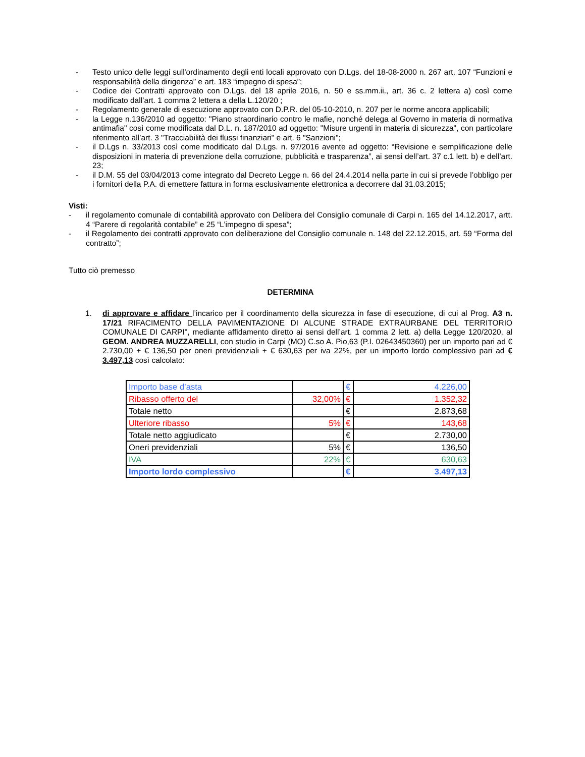- Testo unico delle leggi sull'ordinamento degli enti locali approvato con D.Lgs. del 18-08-2000 n. 267 art. 107 “Funzioni e responsabilità della dirigenza” e art. 183 “impegno di spesa”;
- Codice dei Contratti approvato con D.Lgs. del 18 aprile 2016, n. 50 e ss.mm.ii., art. 36 c. 2 lettera a) così come modificato dall’art. 1 comma 2 lettera a della L.120/20 ;
- Regolamento generale di esecuzione approvato con D.P.R. del 05-10-2010, n. 207 per le norme ancora applicabili;
- la Legge n.136/2010 ad oggetto: "Piano straordinario contro le mafie, nonché delega al Governo in materia di normativa antimafia" così come modificata dal D.L. n. 187/2010 ad oggetto: "Misure urgenti in materia di sicurezza", con particolare riferimento all’art. 3 "Tracciabilità dei flussi finanziari" e art. 6 "Sanzioni";
- il D.Lgs n. 33/2013 così come modificato dal D.Lgs. n. 97/2016 avente ad oggetto: “Revisione e semplificazione delle disposizioni in materia di prevenzione della corruzione, pubblicità e trasparenza”, ai sensi dell’art. 37 c.1 lett. b) e dell’art. 23;
- il D.M. 55 del 03/04/2013 come integrato dal Decreto Legge n. 66 del 24.4.2014 nella parte in cui si prevede l’obbligo per i fornitori della P.A. di emettere fattura in forma esclusivamente elettronica a decorrere dal 31.03.2015;
Visti:
- il regolamento comunale di contabilità approvato con Delibera del Consiglio comunale di Carpi n. 165 del 14.12.2017, artt. 4 “Parere di regolarità contabile” e 25 “L’impegno di spesa”;
- il Regolamento dei contratti approvato con deliberazione del Consiglio comunale n. 148 del 22.12.2015, art. 59 “Forma del contratto”;
Tutto ciò premesso
DETERMINA
1. di approvare e affidare l’incarico per il coordinamento della sicurezza in fase di esecuzione, di cui al Prog. A3 n. 17/21 RIFACIMENTO DELLA PAVIMENTAZIONE DI ALCUNE STRADE EXTRAURBANE DEL TERRITORIO COMUNALE DI CARPI", mediante affidamento diretto ai sensi dell’art. 1 comma 2 lett. a) della Legge 120/2020, al GEOM. ANDREA MUZZARELLI, con studio in Carpi (MO) C.so A. Pio,63 (P.I. 02643450360) per un importo pari ad € 2.730,00 + € 136,50 per oneri previdenziali + € 630,63 per iva 22%, per un importo lordo complessivo pari ad € 3.497,13 così calcolato:
| Importo base d’asta | | € | 4.226,00 |
| Ribasso offerto del | 32,00% | € | 1.352,32 |
| Totale netto | | € | 2.873,68 |
| Ulteriore ribasso | 5% | € | 143,68 |
| Totale netto aggiudicato | | € | 2.730,00 |
| Oneri previdenziali | 5% | € | 136,50 |
| IVA | 22% | € | 630,63 |
| Importo lordo complessivo | | € | 3.497,13 |